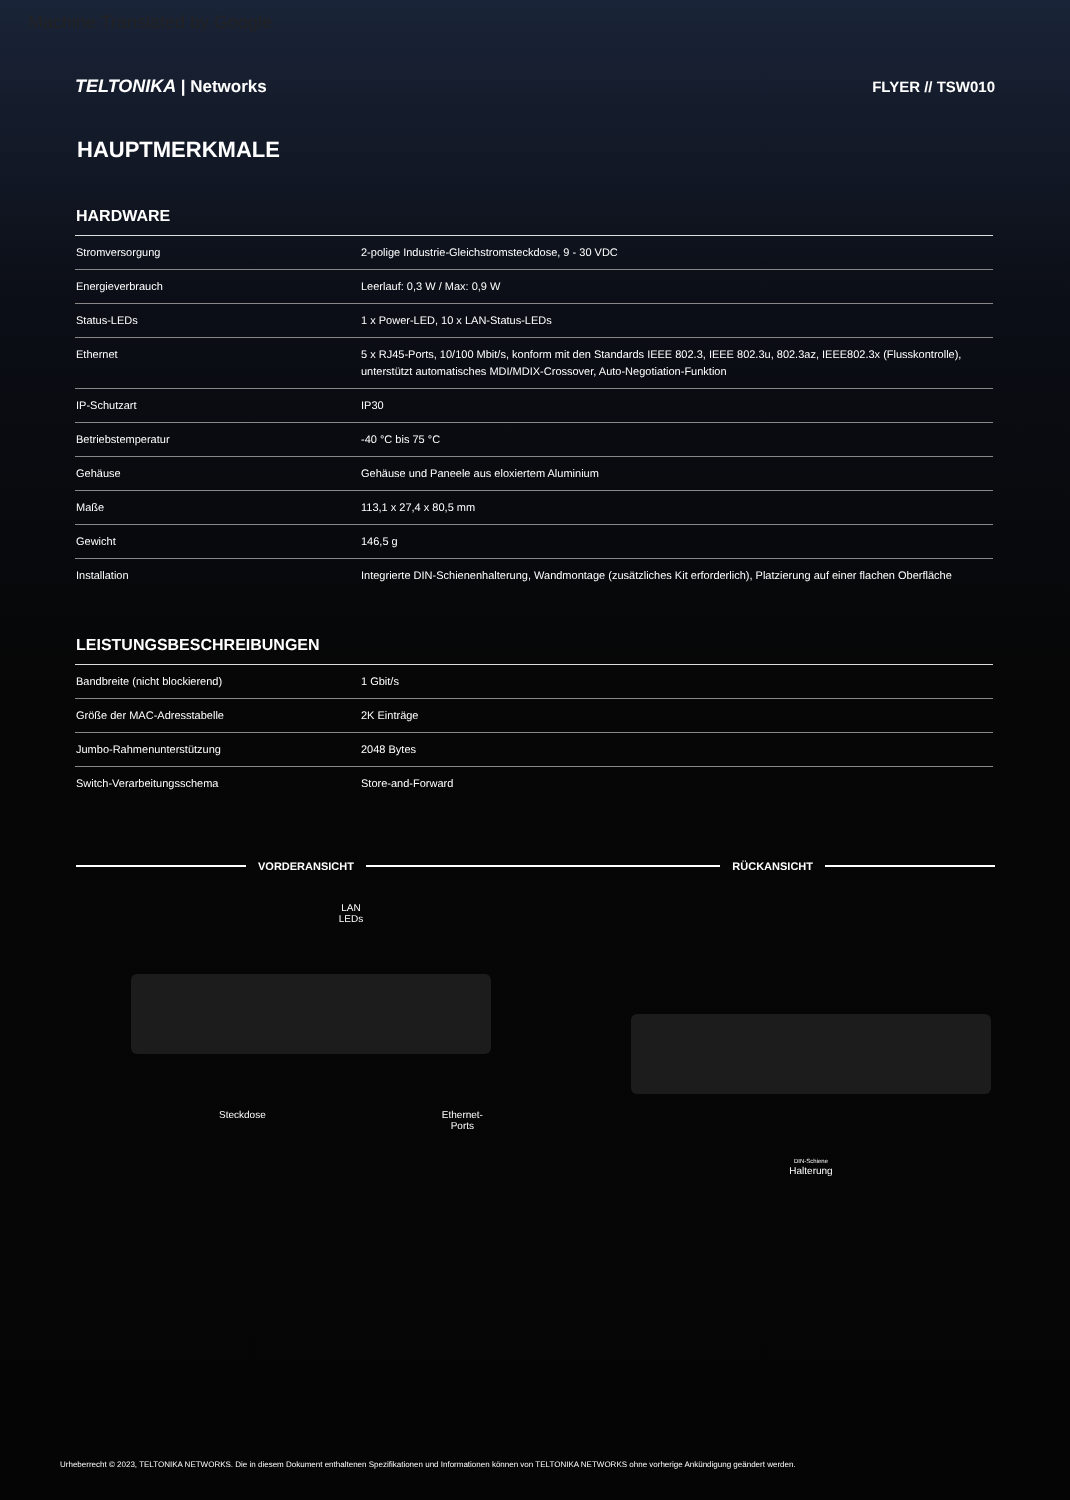Machine Translated by Google
TELTONIKA | Networks FLYER // TSW010
HAUPTMERKMALE
HARDWARE
| Stromversorgung | 2-polige Industrie-Gleichstromsteckdose, 9 - 30 VDC |
| Energieverbrauch | Leerlauf: 0,3 W / Max: 0,9 W |
| Status-LEDs | 1 x Power-LED, 10 x LAN-Status-LEDs |
| Ethernet | 5 x RJ45-Ports, 10/100 Mbit/s, konform mit den Standards IEEE 802.3, IEEE 802.3u, 802.3az, IEEE802.3x (Flusskontrolle), unterstützt automatisches MDI/MDIX-Crossover, Auto-Negotiation-Funktion |
| IP-Schutzart | IP30 |
| Betriebstemperatur | -40 °C bis 75 °C |
| Gehäuse | Gehäuse und Paneele aus eloxiertem Aluminium |
| Maße | 113,1 x 27,4 x 80,5 mm |
| Gewicht | 146,5 g |
| Installation | Integrierte DIN-Schienenhalterung, Wandmontage (zusätzliches Kit erforderlich), Platzierung auf einer flachen Oberfläche |
LEISTUNGSBESCHREIBUNGEN
| Bandbreite (nicht blockierend) | 1 Gbit/s |
| Größe der MAC-Adresstabelle | 2K Einträge |
| Jumbo-Rahmenunterstützung | 2048 Bytes |
| Switch-Verarbeitungsschema | Store-and-Forward |
VORDERANSICHT
RÜCKANSICHT
LAN
LEDs
Steckdose Ethernet-
Ports
DIN-Schiene
Halterung
Urheberrecht © 2023, TELTONIKA NETWORKS. Die in diesem Dokument enthaltenen Spezifikationen und Informationen können von TELTONIKA NETWORKS ohne vorherige Ankündigung geändert werden.